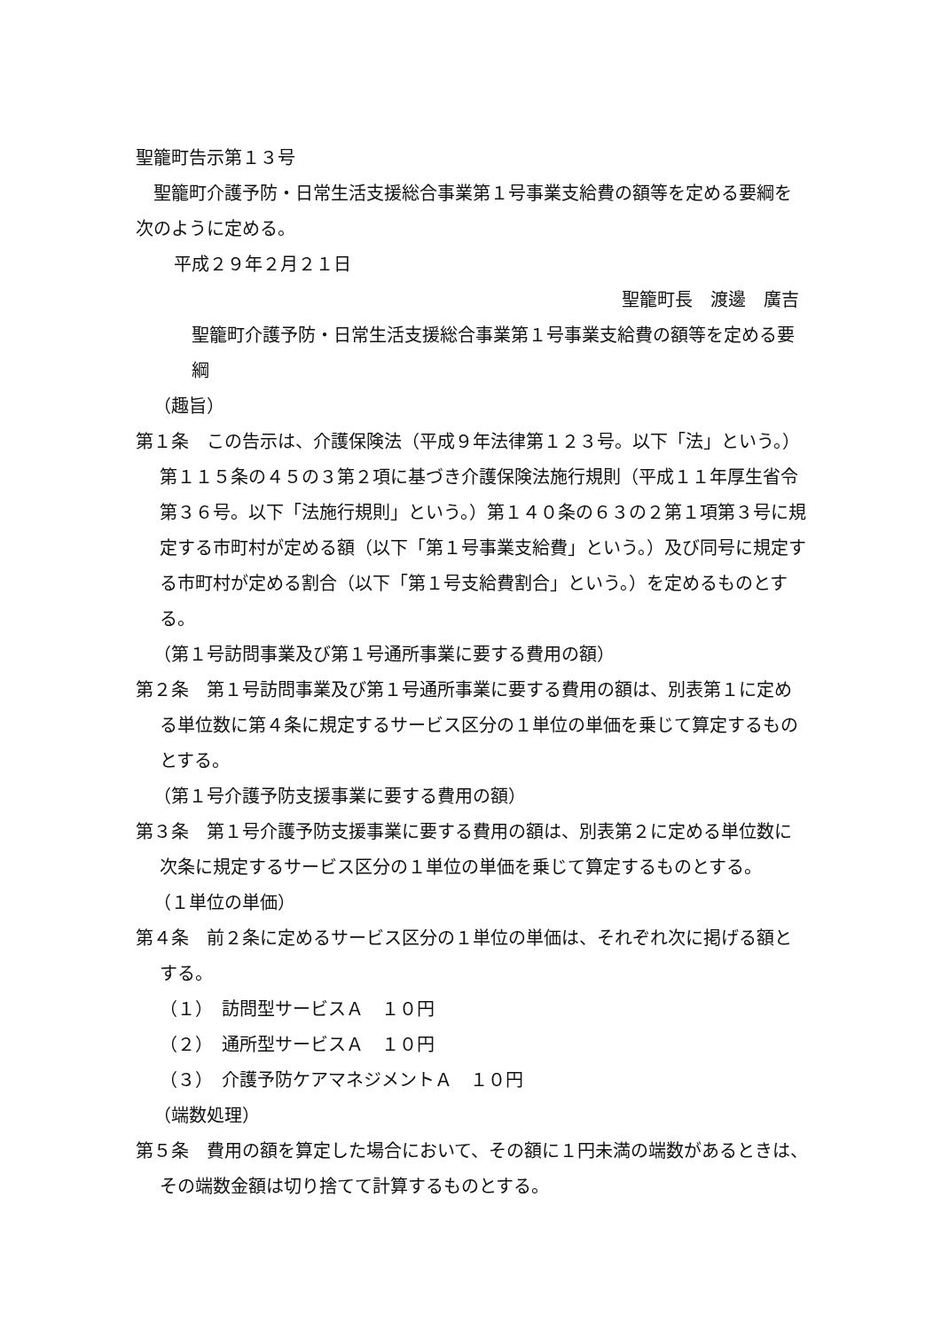聖籠町告示第１３号
聖籠町介護予防・日常生活支援総合事業第１号事業支給費の額等を定める要綱を次のように定める。
平成２９年２月２１日
聖籠町長　渡邊　廣吉
聖籠町介護予防・日常生活支援総合事業第１号事業支給費の額等を定める要綱
（趣旨）
第１条　この告示は、介護保険法（平成９年法律第１２３号。以下「法」という。）第１１５条の４５の３第２項に基づき介護保険法施行規則（平成１１年厚生省令第３６号。以下「法施行規則」という。）第１４０条の６３の２第１項第３号に規定する市町村が定める額（以下「第１号事業支給費」という。）及び同号に規定する市町村が定める割合（以下「第１号支給費割合」という。）を定めるものとする。
（第１号訪問事業及び第１号通所事業に要する費用の額）
第２条　第１号訪問事業及び第１号通所事業に要する費用の額は、別表第１に定める単位数に第４条に規定するサービス区分の１単位の単価を乗じて算定するものとする。
（第１号介護予防支援事業に要する費用の額）
第３条　第１号介護予防支援事業に要する費用の額は、別表第２に定める単位数に次条に規定するサービス区分の１単位の単価を乗じて算定するものとする。
（１単位の単価）
第４条　前２条に定めるサービス区分の１単位の単価は、それぞれ次に掲げる額とする。
（１）　訪問型サービスＡ　１０円
（２）　通所型サービスＡ　１０円
（３）　介護予防ケアマネジメントＡ　１０円
（端数処理）
第５条　費用の額を算定した場合において、その額に１円未満の端数があるときは、その端数金額は切り捨てて計算するものとする。